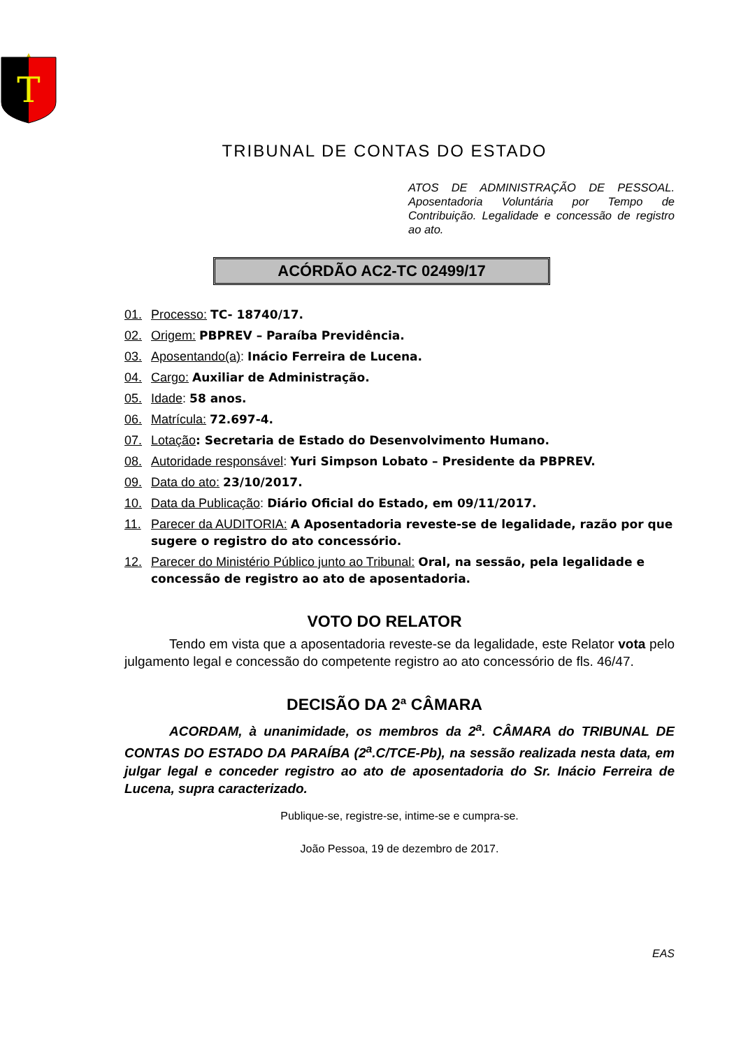T
TRIBUNAL DE CONTAS DO ESTADO
ATOS DE ADMINISTRAÇÃO DE PESSOAL. Aposentadoria Voluntária por Tempo de Contribuição. Legalidade e concessão de registro ao ato.
ACÓRDÃO AC2-TC 02499/17
01. Processo: TC- 18740/17.
02. Origem: PBPREV – Paraíba Previdência.
03. Aposentando(a): Inácio Ferreira de Lucena.
04. Cargo: Auxiliar de Administração.
05. Idade: 58 anos.
06. Matrícula: 72.697-4.
07. Lotação: Secretaria de Estado do Desenvolvimento Humano.
08. Autoridade responsável: Yuri Simpson Lobato – Presidente da PBPREV.
09. Data do ato: 23/10/2017.
10. Data da Publicação: Diário Oficial do Estado, em 09/11/2017.
11. Parecer da AUDITORIA: A Aposentadoria reveste-se de legalidade, razão por que sugere o registro do ato concessório.
12. Parecer do Ministério Público junto ao Tribunal: Oral, na sessão, pela legalidade e concessão de registro ao ato de aposentadoria.
VOTO DO RELATOR
Tendo em vista que a aposentadoria reveste-se da legalidade, este Relator vota pelo julgamento legal e concessão do competente registro ao ato concessório de fls. 46/47.
DECISÃO DA 2ª CÂMARA
ACORDAM, à unanimidade, os membros da 2<sup>a</sup>. CÂMARA do TRIBUNAL DE CONTAS DO ESTADO DA PARAÍBA (2<sup>a</sup>.C/TCE-Pb), na sessão realizada nesta data, em julgar legal e conceder registro ao ato de aposentadoria do Sr. Inácio Ferreira de Lucena, supra caracterizado.
Publique-se, registre-se, intime-se e cumpra-se.
João Pessoa, 19 de dezembro de 2017.
EAS